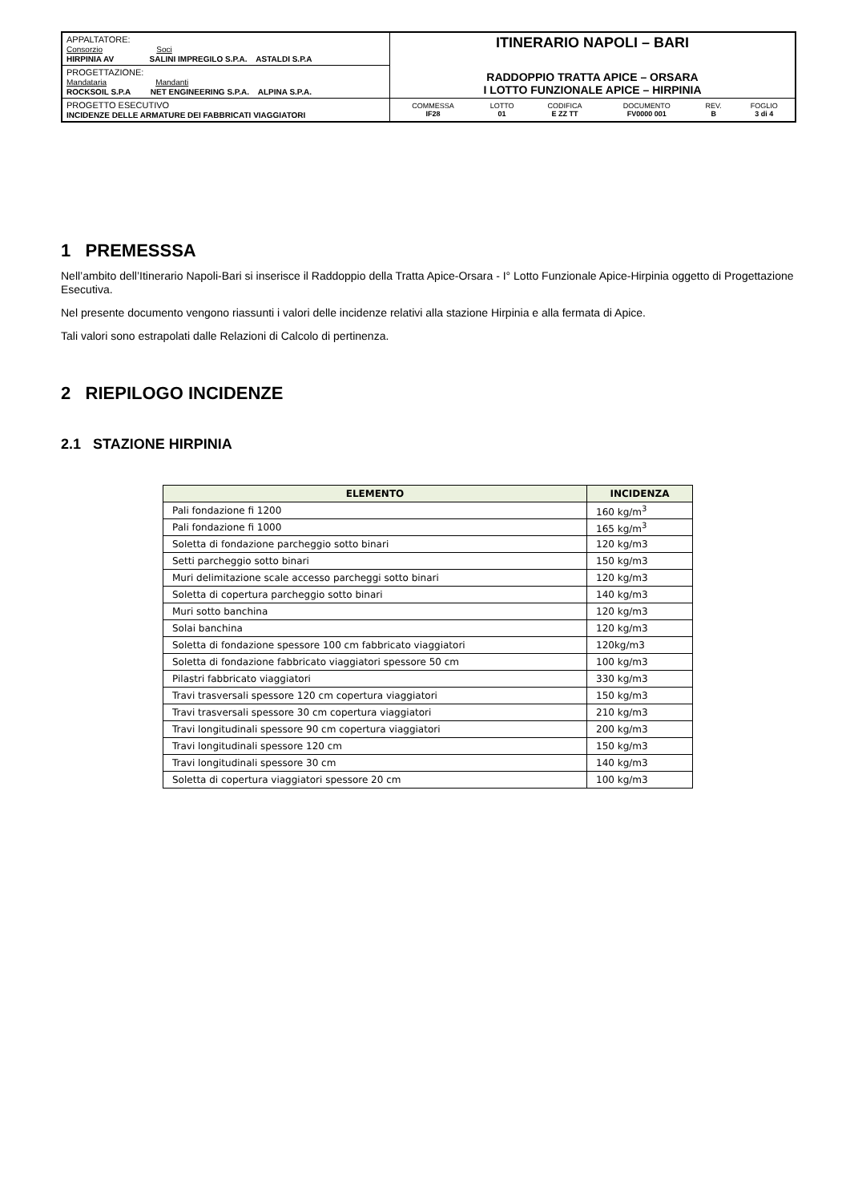| APPALTATORE: Consorzio Soci HIRPINIA AV SALINI IMPREGILO S.P.A. ASTALDI S.P.A | ITINERARIO NAPOLI – BARI RADDOPPIO TRATTA APICE – ORSARA I LOTTO FUNZIONALE APICE – HIRPINIA |
| PROGETTAZIONE: Mandataria Mandanti ROCKSOIL S.P.A NET ENGINEERING S.P.A. ALPINA S.P.A. | |
| PROGETTO ESECUTIVO INCIDENZE DELLE ARMATURE DEI FABBRICATI VIAGGIATORI | / COMMESSA IF28 / LOTTO 01 / CODIFICA E ZZ TT / DOCUMENTO FV0000 001 / REV. B / FOGLIO 3 di 4 / |
1 PREMESSSA
Nell’ambito dell’Itinerario Napoli-Bari si inserisce il Raddoppio della Tratta Apice-Orsara - I° Lotto Funzionale Apice-Hirpinia oggetto di Progettazione Esecutiva.
Nel presente documento vengono riassunti i valori delle incidenze relativi alla stazione Hirpinia e alla fermata di Apice.
Tali valori sono estrapolati dalle Relazioni di Calcolo di pertinenza.
2 RIEPILOGO INCIDENZE
2.1 STAZIONE HIRPINIA
| ELEMENTO | INCIDENZA |
| --- | --- |
| Pali fondazione fi 1200 | 160 kg/m<sup>3</sup> |
| Pali fondazione fi 1000 | 165 kg/m<sup>3</sup> |
| Soletta di fondazione parcheggio sotto binari | 120 kg/m3 |
| Setti parcheggio sotto binari | 150 kg/m3 |
| Muri delimitazione scale accesso parcheggi sotto binari | 120 kg/m3 |
| Soletta di copertura parcheggio sotto binari | 140 kg/m3 |
| Muri sotto banchina | 120 kg/m3 |
| Solai banchina | 120 kg/m3 |
| Soletta di fondazione spessore 100 cm fabbricato viaggiatori | 120kg/m3 |
| Soletta di fondazione fabbricato viaggiatori spessore 50 cm | 100 kg/m3 |
| Pilastri fabbricato viaggiatori | 330 kg/m3 |
| Travi trasversali spessore 120 cm copertura viaggiatori | 150 kg/m3 |
| Travi trasversali spessore 30 cm copertura viaggiatori | 210 kg/m3 |
| Travi longitudinali spessore 90 cm copertura viaggiatori | 200 kg/m3 |
| Travi longitudinali spessore 120 cm | 150 kg/m3 |
| Travi longitudinali spessore 30 cm | 140 kg/m3 |
| Soletta di copertura viaggiatori spessore 20 cm | 100 kg/m3 |